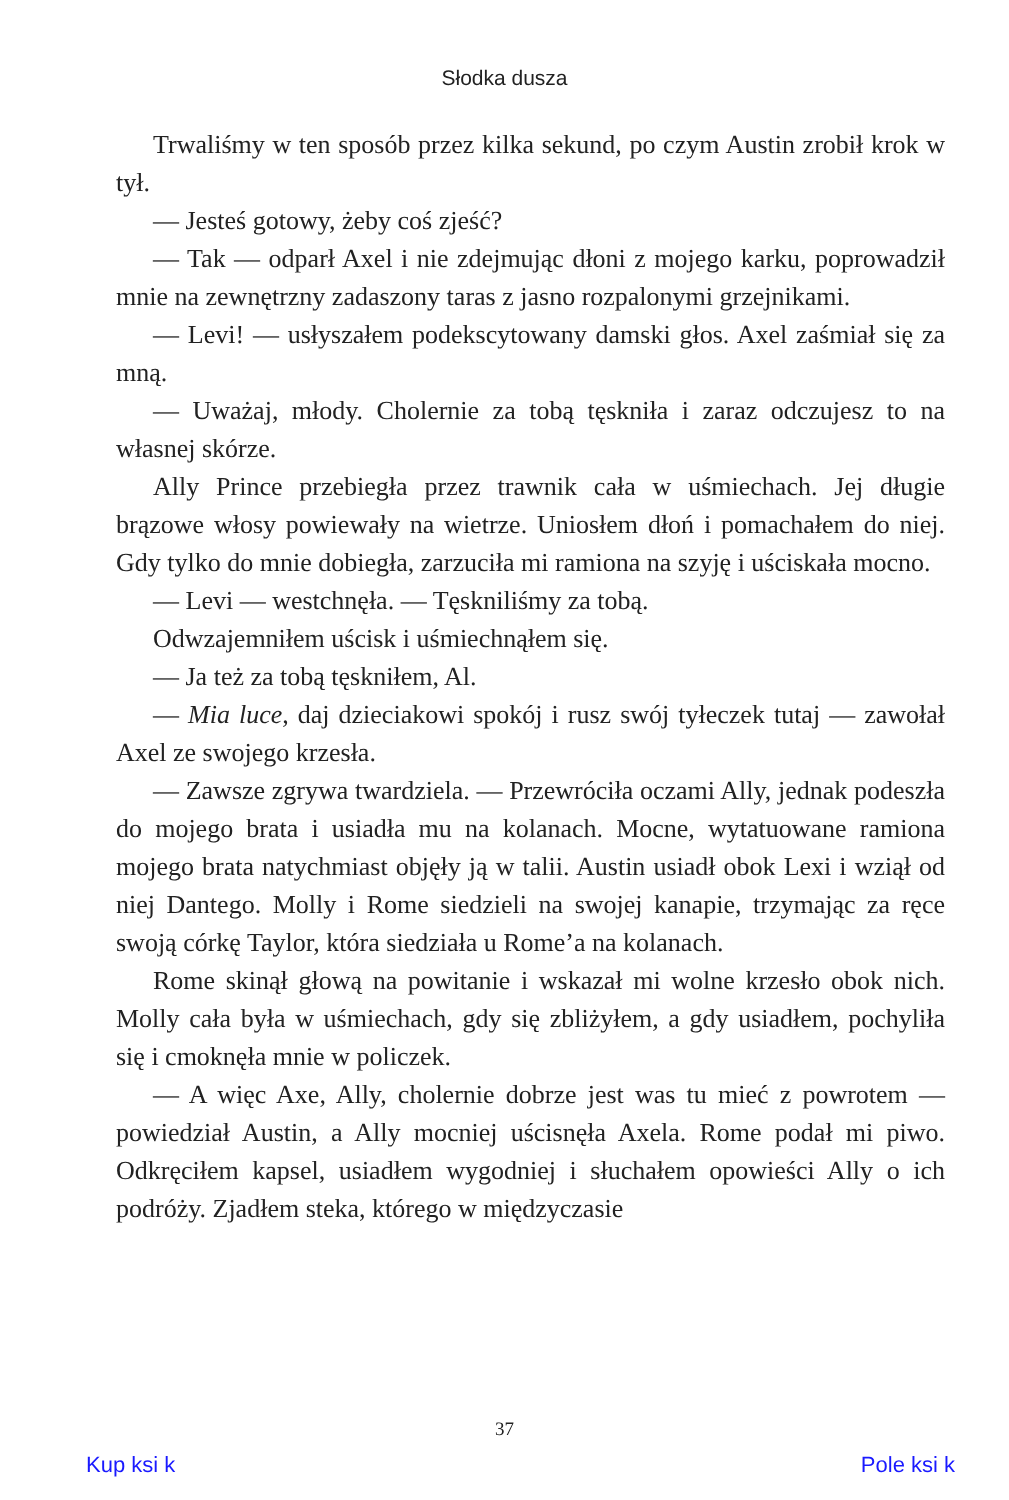Słodka dusza
Trwaliśmy w ten sposób przez kilka sekund, po czym Austin zrobił krok w tył.
— Jesteś gotowy, żeby coś zjeść?
— Tak — odparł Axel i nie zdejmując dłoni z mojego karku, poprowadził mnie na zewnętrzny zadaszony taras z jasno rozpalonymi grzejnikami.
— Levi! — usłyszałem podekscytowany damski głos. Axel zaśmiał się za mną.
— Uważaj, młody. Cholernie za tobą tęskniła i zaraz odczujesz to na własnej skórze.
Ally Prince przebiegła przez trawnik cała w uśmiechach. Jej długie brązowe włosy powiewały na wietrze. Uniosłem dłoń i pomachałem do niej. Gdy tylko do mnie dobiegła, zarzuciła mi ramiona na szyję i uściskała mocno.
— Levi — westchnęła. — Tęskniliśmy za tobą.
Odwzajemniłem uścisk i uśmiechnąłem się.
— Ja też za tobą tęskniłem, Al.
— Mia luce, daj dzieciakowi spokój i rusz swój tyłeczek tutaj — zawołał Axel ze swojego krzesła.
— Zawsze zgrywa twardziela. — Przewróciła oczami Ally, jednak podeszła do mojego brata i usiadła mu na kolanach. Mocne, wytatuowane ramiona mojego brata natychmiast objęły ją w talii. Austin usiadł obok Lexi i wziął od niej Dantego. Molly i Rome siedzieli na swojej kanapie, trzymając za ręce swoją córkę Taylor, która siedziała u Rome’a na kolanach.
Rome skinął głową na powitanie i wskazał mi wolne krzesło obok nich. Molly cała była w uśmiechach, gdy się zbliżyłem, a gdy usiadłem, pochyliła się i cmoknęła mnie w policzek.
— A więc Axe, Ally, cholernie dobrze jest was tu mieć z powrotem — powiedział Austin, a Ally mocniej uścisnęła Axela. Rome podał mi piwo. Odkręciłem kapsel, usiadłem wygodniej i słuchałem opowieści Ally o ich podróży. Zjadłem steka, którego w międzyczasie
37
Kup ksi k Pole ksi k